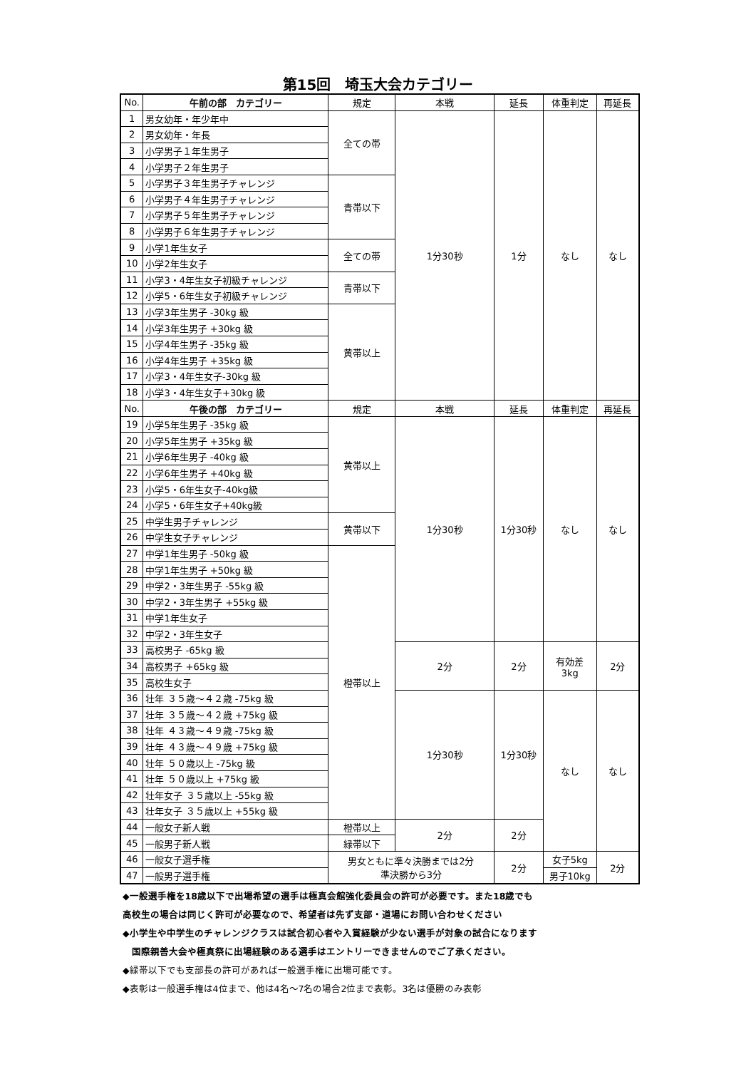第15回　埼玉大会カテゴリー
| No. | 午前の部 カテゴリー | 規定 | 本戦 | 延長 | 体重判定 | 再延長 |
| --- | --- | --- | --- | --- | --- | --- |
| 1 | 男女幼年・年少年中 | 全ての帯 | 1分30秒 | 1分 | なし | なし |
| 2 | 男女幼年・年長 | | | | | |
| 3 | 小学男子１年生男子 | | | | | |
| 4 | 小学男子２年生男子 | | | | | |
| 5 | 小学男子３年生男子チャレンジ | 青帯以下 | | | | |
| 6 | 小学男子４年生男子チャレンジ | | | | | |
| 7 | 小学男子５年生男子チャレンジ | | | | | |
| 8 | 小学男子６年生男子チャレンジ | | | | | |
| 9 | 小学1年生女子 | 全ての帯 | | | | |
| 10 | 小学2年生女子 | | | | | |
| 11 | 小学3・4年生女子初級チャレンジ | 青帯以下 | | | | |
| 12 | 小学5・6年生女子初級チャレンジ | | | | | |
| 13 | 小学3年生男子 -30kg 級 | 黄帯以上 | | | | |
| 14 | 小学3年生男子 +30kg 級 | | | | | |
| 15 | 小学4年生男子 -35kg 級 | | | | | |
| 16 | 小学4年生男子 +35kg 級 | | | | | |
| 17 | 小学3・4年生女子-30kg 級 | | | | | |
| 18 | 小学3・4年生女子+30kg 級 | | | | | |
| No. | 午後の部 カテゴリー | 規定 | 本戦 | 延長 | 体重判定 | 再延長 |
| 19 | 小学5年生男子 -35kg 級 | 黄帯以上 | 1分30秒 | 1分30秒 | なし | なし |
| 20 | 小学5年生男子 +35kg 級 | | | | | |
| 21 | 小学6年生男子 -40kg 級 | | | | | |
| 22 | 小学6年生男子 +40kg 級 | | | | | |
| 23 | 小学5・6年生女子-40kg級 | | | | | |
| 24 | 小学5・6年生女子+40kg級 | | | | | |
| 25 | 中学生男子チャレンジ | 黄帯以下 | | | | |
| 26 | 中学生女子チャレンジ | | | | | |
| 27 | 中学1年生男子 -50kg 級 | 橙帯以上 | | | | |
| 28 | 中学1年生男子 +50kg 級 | | | | | |
| 29 | 中学2・3年生男子 -55kg 級 | | | | | |
| 30 | 中学2・3年生男子 +55kg 級 | | | | | |
| 31 | 中学1年生女子 | | | | | |
| 32 | 中学2・3年生女子 | | | | | |
| 33 | 高校男子 -65kg 級 | | 2分 | 2分 | 有効差 3kg | 2分 |
| 34 | 高校男子 +65kg 級 | | | | | |
| 35 | 高校生女子 | | | | | |
| 36 | 壮年 ３５歳～４２歳 -75kg 級 | | 1分30秒 | 1分30秒 | なし | なし |
| 37 | 壮年 ３５歳～４２歳 +75kg 級 | | | | | |
| 38 | 壮年 ４３歳～４９歳 -75kg 級 | | | | | |
| 39 | 壮年 ４３歳～４９歳 +75kg 級 | | | | | |
| 40 | 壮年 ５０歳以上 -75kg 級 | | | | | |
| 41 | 壮年 ５０歳以上 +75kg 級 | | | | | |
| 42 | 壮年女子 ３５歳以上 -55kg 級 | | | | | |
| 43 | 壮年女子 ３５歳以上 +55kg 級 | | | | | |
| 44 | 一般女子新人戦 | 橙帯以上 | 2分 | 2分 | | |
| 45 | 一般男子新人戦 | 緑帯以下 | | | | |
| 46 | 一般女子選手権 | 男女ともに準々決勝までは2分 準決勝から3分 | | 2分 | 女子5kg | 2分 |
| 47 | 一般男子選手権 | | | | 男子10kg | |
◆一般選手権を18歳以下で出場希望の選手は極真会館強化委員会の許可が必要です。また18歳でも
高校生の場合は同じく許可が必要なので、希望者は先ず支部・道場にお問い合わせください
◆小学生や中学生のチャレンジクラスは試合初心者や入賞経験が少ない選手が対象の試合になります
　国際親善大会や極真祭に出場経験のある選手はエントリーできませんのでご了承ください。
◆緑帯以下でも支部長の許可があれば一般選手権に出場可能です。
◆表彰は一般選手権は4位まで、他は4名～7名の場合2位まで表彰。3名は優勝のみ表彰